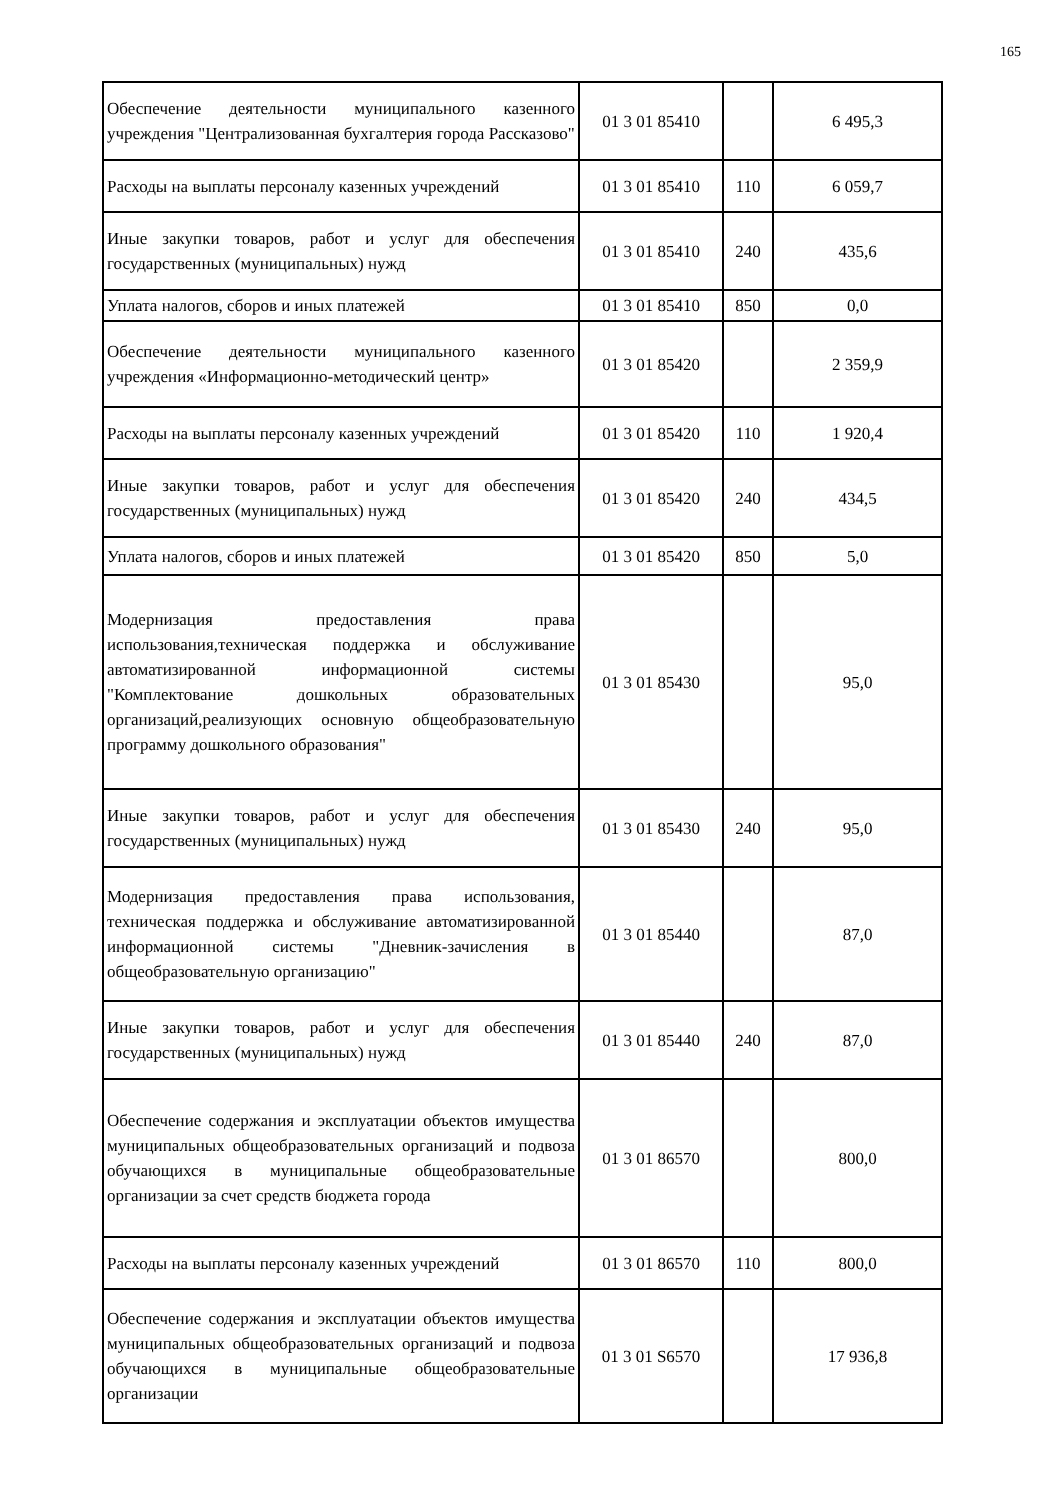165
| Обеспечение деятельности муниципального казенного учреждения "Централизованная бухгалтерия города Рассказово" | 01 3 01 85410 | | 6 495,3 |
| Расходы на выплаты персоналу казенных учреждений | 01 3 01 85410 | 110 | 6 059,7 |
| Иные закупки товаров, работ и услуг для обеспечения государственных (муниципальных) нужд | 01 3 01 85410 | 240 | 435,6 |
| Уплата налогов, сборов и иных платежей | 01 3 01 85410 | 850 | 0,0 |
| Обеспечение деятельности муниципального казенного учреждения «Информационно-методический центр» | 01 3 01 85420 | | 2 359,9 |
| Расходы на выплаты персоналу казенных учреждений | 01 3 01 85420 | 110 | 1 920,4 |
| Иные закупки товаров, работ и услуг для обеспечения государственных (муниципальных) нужд | 01 3 01 85420 | 240 | 434,5 |
| Уплата налогов, сборов и иных платежей | 01 3 01 85420 | 850 | 5,0 |
| Модернизация предоставления права использования,техническая поддержка и обслуживание автоматизированной информационной системы "Комплектование дошкольных образовательных организаций,реализующих основную общеобразовательную программу дошкольного образования" | 01 3 01 85430 | | 95,0 |
| Иные закупки товаров, работ и услуг для обеспечения государственных (муниципальных) нужд | 01 3 01 85430 | 240 | 95,0 |
| Модернизация предоставления права использования, техническая поддержка и обслуживание автоматизированной информационной системы "Дневник-зачисления в общеобразовательную организацию" | 01 3 01 85440 | | 87,0 |
| Иные закупки товаров, работ и услуг для обеспечения государственных (муниципальных) нужд | 01 3 01 85440 | 240 | 87,0 |
| Обеспечение содержания и эксплуатации объектов имущества муниципальных общеобразовательных организаций и подвоза обучающихся в муниципальные общеобразовательные организации за счет средств бюджета города | 01 3 01 86570 | | 800,0 |
| Расходы на выплаты персоналу казенных учреждений | 01 3 01 86570 | 110 | 800,0 |
| Обеспечение содержания и эксплуатации объектов имущества муниципальных общеобразовательных организаций и подвоза обучающихся в муниципальные общеобразовательные организации | 01 3 01 S6570 | | 17 936,8 |